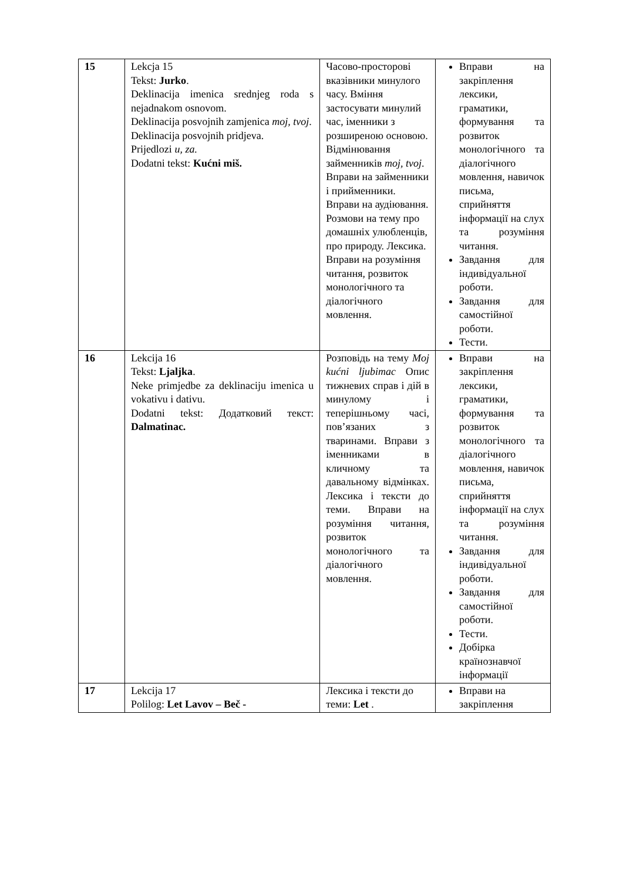| 15 | Lekcja 15 Tekst: Jurko . Deklinacija imenica srednjeg roda s nejadnakom osnovom. Deklinacija posvojnih zamjenica moj, tvoj . Deklinacija posvojnih pridjeva. Prijedlozi u, za. Dodatni tekst: Kućni miš. | Часово-просторові вказівники минулого часу. Вміння застосувати минулий час, іменники з розширеною основою. Відмінювання займенників moj, tvoj . Вправи на займенники і прийменники. Вправи на аудіювання. Розмови на тему про домашніх улюбленців, про природу. Лексика. Вправи на розуміння читання, розвиток монологічного та діалогічного мовлення. | Вправи на закріплення лексики, граматики, формування та розвиток монологічного та діалогічного мовлення, навичок письма, сприйняття інформації на слух та розуміння читання. Завдання для індивідуальної роботи. Завдання для самостійної роботи. Тести. |
| 16 | Lekcija 16 Tekst: Ljaljka . Neke primjedbe za deklinaciju imenica u vokativu i dativu. Dodatni tekst: Додатковий текст: Dalmatinac. | Розповідь на тему Moj kućni ljubimac Опис тижневих справ і дій в минулому і теперішньому часі, пов’язаних з тваринами. Вправи з іменниками в кличному та давальному відмінках. Лексика і тексти до теми. Вправи на розуміння читання, розвиток монологічного та діалогічного мовлення. | Вправи на закріплення лексики, граматики, формування та розвиток монологічного та діалогічного мовлення, навичок письма, сприйняття інформації на слух та розуміння читання. Завдання для індивідуальної роботи. Завдання для самостійної роботи. Тести. Добірка країнознавчої інформації |
| 17 | Lekcija 17 Polilog: Let Lavov – Beč - | Лексика і тексти до теми: Let . | Вправи на закріплення |